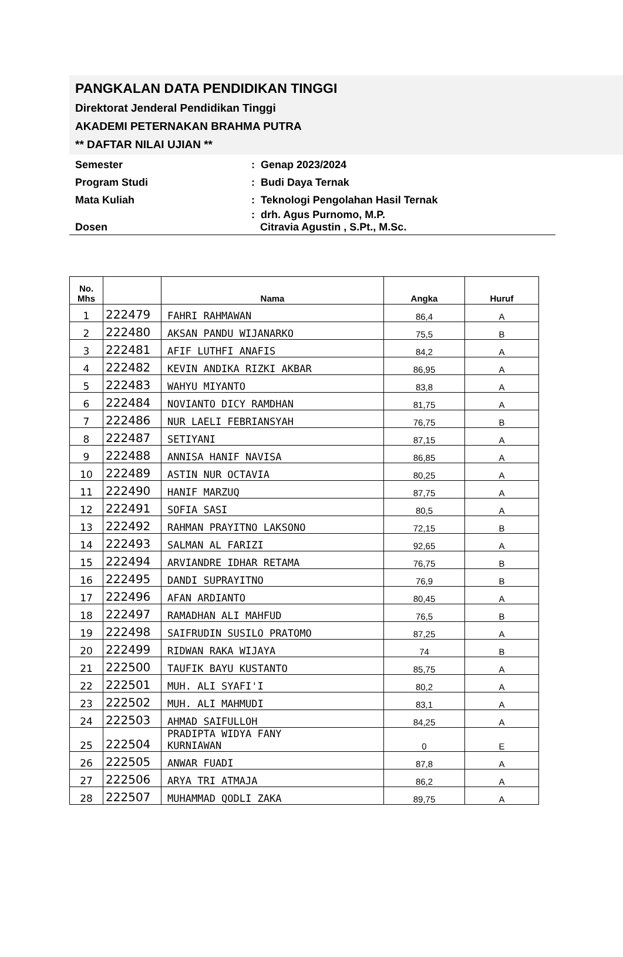PANGKALAN DATA PENDIDIKAN TINGGI
Direktorat Jenderal Pendidikan Tinggi
AKADEMI PETERNAKAN BRAHMA PUTRA
** DAFTAR NILAI UJIAN **
| Semester | : Genap 2023/2024 |
| Program Studi | : Budi Daya Ternak |
| Mata Kuliah | : Teknologi Pengolahan Hasil Ternak |
| Dosen | : drh. Agus Purnomo, M.P. Citravia Agustin , S.Pt., M.Sc. |
| No. Mhs | | Nama | Angka | Huruf |
| --- | --- | --- | --- | --- |
| 1 | 222479 | FAHRI RAHMAWAN | 86,4 | A |
| 2 | 222480 | AKSAN PANDU WIJANARKO | 75,5 | B |
| 3 | 222481 | AFIF LUTHFI ANAFIS | 84,2 | A |
| 4 | 222482 | KEVIN ANDIKA RIZKI AKBAR | 86,95 | A |
| 5 | 222483 | WAHYU MIYANTO | 83,8 | A |
| 6 | 222484 | NOVIANTO DICY RAMDHAN | 81,75 | A |
| 7 | 222486 | NUR LAELI FEBRIANSYAH | 76,75 | B |
| 8 | 222487 | SETIYANI | 87,15 | A |
| 9 | 222488 | ANNISA HANIF NAVISA | 86,85 | A |
| 10 | 222489 | ASTIN NUR OCTAVIA | 80,25 | A |
| 11 | 222490 | HANIF MARZUQ | 87,75 | A |
| 12 | 222491 | SOFIA SASI | 80,5 | A |
| 13 | 222492 | RAHMAN PRAYITNO LAKSONO | 72,15 | B |
| 14 | 222493 | SALMAN AL FARIZI | 92,65 | A |
| 15 | 222494 | ARVIANDRE IDHAR RETAMA | 76,75 | B |
| 16 | 222495 | DANDI SUPRAYITNO | 76,9 | B |
| 17 | 222496 | AFAN ARDIANTO | 80,45 | A |
| 18 | 222497 | RAMADHAN ALI MAHFUD | 76,5 | B |
| 19 | 222498 | SAIFRUDIN SUSILO PRATOMO | 87,25 | A |
| 20 | 222499 | RIDWAN RAKA WIJAYA | 74 | B |
| 21 | 222500 | TAUFIK BAYU KUSTANTO | 85,75 | A |
| 22 | 222501 | MUH. ALI SYAFI'I | 80,2 | A |
| 23 | 222502 | MUH. ALI MAHMUDI | 83,1 | A |
| 24 | 222503 | AHMAD SAIFULLOH | 84,25 | A |
| 25 | 222504 | PRADIPTA WIDYA FANY KURNIAWAN | 0 | E |
| 26 | 222505 | ANWAR FUADI | 87,8 | A |
| 27 | 222506 | ARYA TRI ATMAJA | 86,2 | A |
| 28 | 222507 | MUHAMMAD QODLI ZAKA | 89,75 | A |